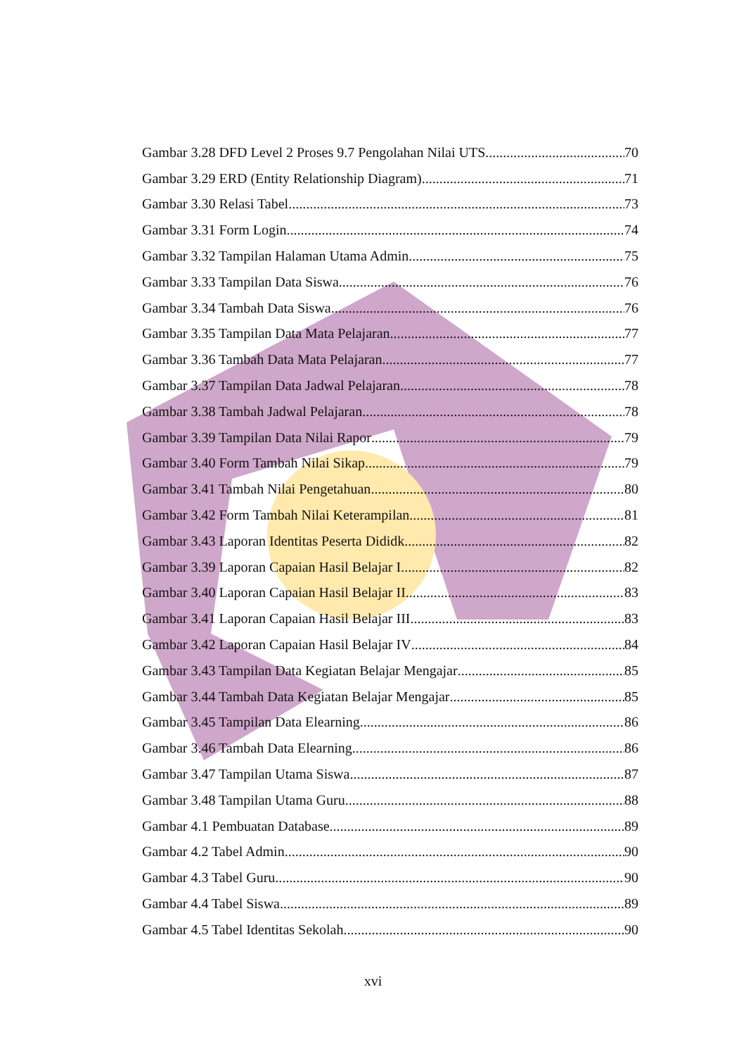Gambar 3.28 DFD Level 2 Proses 9.7 Pengolahan Nilai UTS 70
Gambar 3.29 ERD (Entity Relationship Diagram) 71
Gambar 3.30 Relasi Tabel 73
Gambar 3.31 Form Login 74
Gambar 3.32 Tampilan Halaman Utama Admin 75
Gambar 3.33 Tampilan Data Siswa 76
Gambar 3.34 Tambah Data Siswa 76
Gambar 3.35 Tampilan Data Mata Pelajaran 77
Gambar 3.36 Tambah Data Mata Pelajaran 77
Gambar 3.37 Tampilan Data Jadwal Pelajaran 78
Gambar 3.38 Tambah Jadwal Pelajaran 78
Gambar 3.39 Tampilan Data Nilai Rapor 79
Gambar 3.40 Form Tambah Nilai Sikap 79
Gambar 3.41 Tambah Nilai Pengetahuan 80
Gambar 3.42 Form Tambah Nilai Keterampilan 81
Gambar 3.43 Laporan Identitas Peserta Dididk 82
Gambar 3.39 Laporan Capaian Hasil Belajar I 82
Gambar 3.40 Laporan Capaian Hasil Belajar II 83
Gambar 3.41 Laporan Capaian Hasil Belajar III 83
Gambar 3.42 Laporan Capaian Hasil Belajar IV 84
Gambar 3.43 Tampilan Data Kegiatan Belajar Mengajar 85
Gambar 3.44 Tambah Data Kegiatan Belajar Mengajar 85
Gambar 3.45 Tampilan Data Elearning 86
Gambar 3.46 Tambah Data Elearning 86
Gambar 3.47 Tampilan Utama Siswa 87
Gambar 3.48 Tampilan Utama Guru 88
Gambar 4.1 Pembuatan Database 89
Gambar 4.2 Tabel Admin 90
Gambar 4.3 Tabel Guru 90
Gambar 4.4 Tabel Siswa 89
Gambar 4.5 Tabel Identitas Sekolah 90
xvi